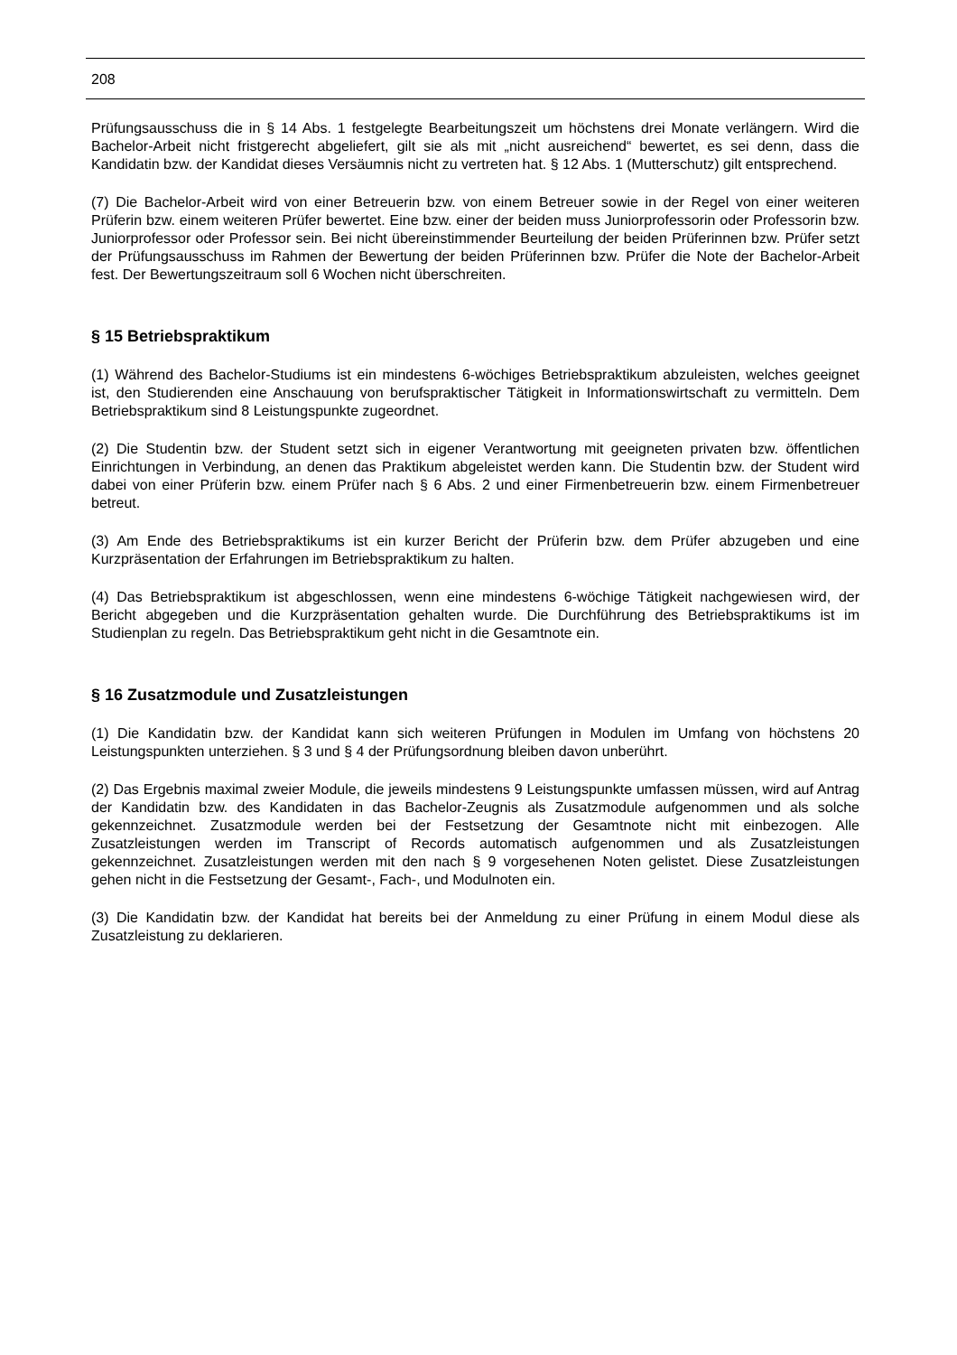208
Prüfungsausschuss die in § 14 Abs. 1 festgelegte Bearbeitungszeit um höchstens drei Monate verlängern. Wird die Bachelor-Arbeit nicht fristgerecht abgeliefert, gilt sie als mit „nicht ausreichend“ bewertet, es sei denn, dass die Kandidatin bzw. der Kandidat dieses Versäumnis nicht zu vertreten hat. § 12 Abs. 1 (Mutterschutz) gilt entsprechend.
(7) Die Bachelor-Arbeit wird von einer Betreuerin bzw. von einem Betreuer sowie in der Regel von einer weiteren Prüferin bzw. einem weiteren Prüfer bewertet. Eine bzw. einer der beiden muss Juniorprofessorin oder Professorin bzw. Juniorprofessor oder Professor sein. Bei nicht übereinstimmender Beurteilung der beiden Prüferinnen bzw. Prüfer setzt der Prüfungsausschuss im Rahmen der Bewertung der beiden Prüferinnen bzw. Prüfer die Note der Bachelor-Arbeit fest. Der Bewertungszeitraum soll 6 Wochen nicht überschreiten.
§ 15 Betriebspraktikum
(1) Während des Bachelor-Studiums ist ein mindestens 6-wöchiges Betriebspraktikum abzuleisten, welches geeignet ist, den Studierenden eine Anschauung von berufspraktischer Tätigkeit in Informationswirtschaft zu vermitteln. Dem Betriebspraktikum sind 8 Leistungspunkte zugeordnet.
(2) Die Studentin bzw. der Student setzt sich in eigener Verantwortung mit geeigneten privaten bzw. öffentlichen Einrichtungen in Verbindung, an denen das Praktikum abgeleistet werden kann. Die Studentin bzw. der Student wird dabei von einer Prüferin bzw. einem Prüfer nach § 6 Abs. 2 und einer Firmenbetreuerin bzw. einem Firmenbetreuer betreut.
(3) Am Ende des Betriebspraktikums ist ein kurzer Bericht der Prüferin bzw. dem Prüfer abzugeben und eine Kurzpräsentation der Erfahrungen im Betriebspraktikum zu halten.
(4) Das Betriebspraktikum ist abgeschlossen, wenn eine mindestens 6-wöchige Tätigkeit nachgewiesen wird, der Bericht abgegeben und die Kurzpräsentation gehalten wurde. Die Durchführung des Betriebspraktikums ist im Studienplan zu regeln. Das Betriebspraktikum geht nicht in die Gesamtnote ein.
§ 16 Zusatzmodule und Zusatzleistungen
(1) Die Kandidatin bzw. der Kandidat kann sich weiteren Prüfungen in Modulen im Umfang von höchstens 20 Leistungspunkten unterziehen. § 3 und § 4 der Prüfungsordnung bleiben davon unberührt.
(2) Das Ergebnis maximal zweier Module, die jeweils mindestens 9 Leistungspunkte umfassen müssen, wird auf Antrag der Kandidatin bzw. des Kandidaten in das Bachelor-Zeugnis als Zusatzmodule aufgenommen und als solche gekennzeichnet. Zusatzmodule werden bei der Festsetzung der Gesamtnote nicht mit einbezogen. Alle Zusatzleistungen werden im Transcript of Records automatisch aufgenommen und als Zusatzleistungen gekennzeichnet. Zusatzleistungen werden mit den nach § 9 vorgesehenen Noten gelistet. Diese Zusatzleistungen gehen nicht in die Festsetzung der Gesamt-, Fach-, und Modulnoten ein.
(3) Die Kandidatin bzw. der Kandidat hat bereits bei der Anmeldung zu einer Prüfung in einem Modul diese als Zusatzleistung zu deklarieren.